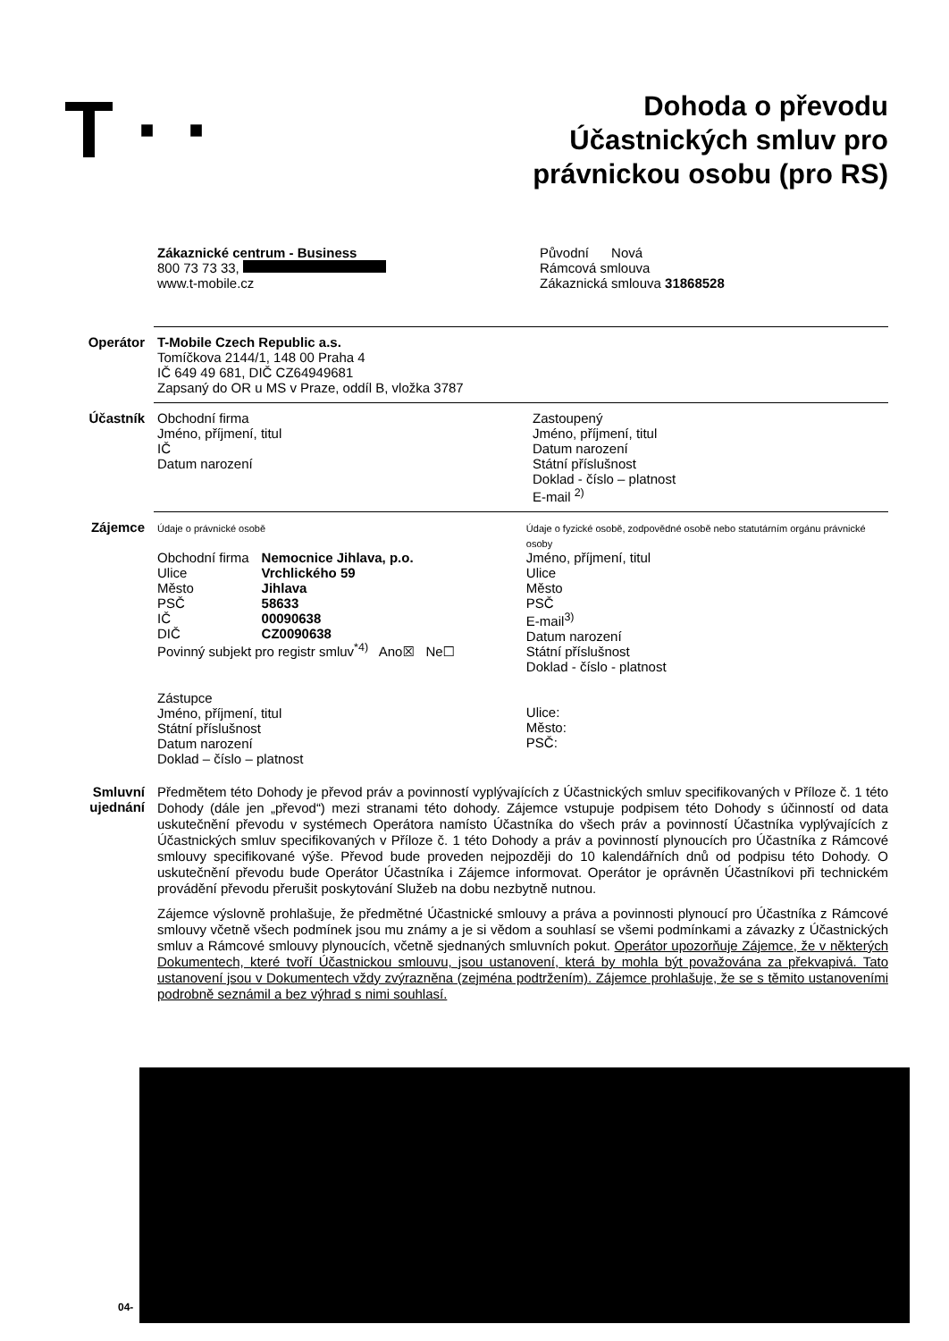T · ·
Dohoda o převodu
Účastnických smluv pro
právnickou osobu (pro RS)
Zákaznické centrum - Business
800 73 73 33,
www.t-mobile.cz
Původní Nová
Rámcová smlouva
Zákaznická smlouva 31868528
Operátor T-Mobile Czech Republic a.s.
Tomíčkova 2144/1, 148 00 Praha 4
IČ 649 49 681, DIČ CZ64949681
Zapsaný do OR u MS v Praze, oddíl B, vložka 3787
Účastník Obchodní firma
Jméno, příjmení, titul
IČ
Datum narození
Zastoupený
Jméno, příjmení, titul
Datum narození
Státní příslušnost
Doklad - číslo – platnost
E-mail <sup>2)</sup>
Zájemce
Údaje o právnické osobě
| Obchodní firma | Nemocnice Jihlava, p.o. |
| Ulice | Vrchlického 59 |
| Město | Jihlava |
| PSČ | 58633 |
| IČ | 00090638 |
| DIČ | CZ0090638 |
Povinný subjekt pro registr smluv<sup>*4)</sup> Ano☒ Ne☐
Zástupce
Jméno, příjmení, titul
Státní příslušnost
Datum narození
Doklad – číslo – platnost
Údaje o fyzické osobě, zodpovědné osobě nebo statutárním orgánu právnické osoby
Jméno, příjmení, titul
Ulice
Město
PSČ
E-mail<sup>3)</sup>
Datum narození
Státní příslušnost
Doklad - číslo - platnost
Ulice:
Město:
PSČ:
Smluvní ujednání
Předmětem této Dohody je převod práv a povinností vyplývajících z Účastnických smluv specifikovaných v Příloze č. 1 této Dohody (dále jen „převod“) mezi stranami této dohody. Zájemce vstupuje podpisem této Dohody s účinností od data uskutečnění převodu v systémech Operátora namísto Účastníka do všech práv a povinností Účastníka vyplývajících z Účastnických smluv specifikovaných v Příloze č. 1 této Dohody a práv a povinností plynoucích pro Účastníka z Rámcové smlouvy specifikované výše. Převod bude proveden nejpozději do 10 kalendářních dnů od podpisu této Dohody. O uskutečnění převodu bude Operátor Účastníka i Zájemce informovat. Operátor je oprávněn Účastníkovi při technickém provádění převodu přerušit poskytování Služeb na dobu nezbytně nutnou.
Zájemce výslovně prohlašuje, že předmětné Účastnické smlouvy a práva a povinnosti plynoucí pro Účastníka z Rámcové smlouvy včetně všech podmínek jsou mu známy a je si vědom a souhlasí se všemi podmínkami a závazky z Účastnických smluv a Rámcové smlouvy plynoucích, včetně sjednaných smluvních pokut. Operátor upozorňuje Zájemce, že v některých Dokumentech, které tvoří Účastnickou smlouvu, jsou ustanovení, která by mohla být považována za překvapivá. Tato ustanovení jsou v Dokumentech vždy zvýrazněna (zejména podtržením). Zájemce prohlašuje, že se s těmito ustanoveními podrobně seznámil a bez výhrad s nimi souhlasí.
04-